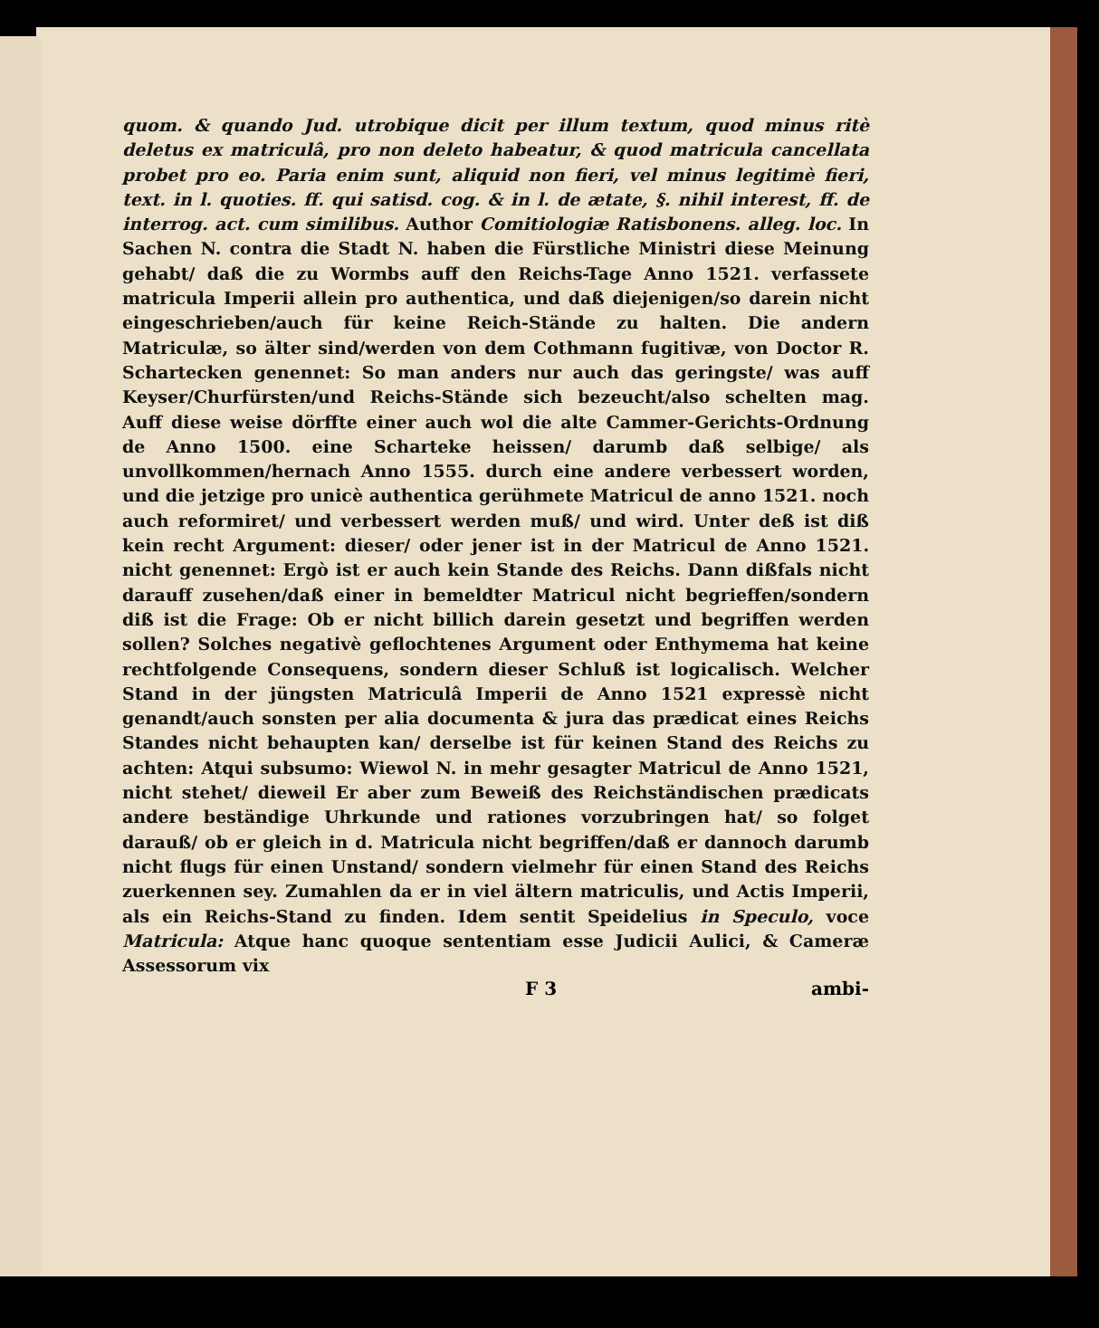quom. & quando Jud. utrobique dicit per illum textum, quod minus ritè deletus ex matriculâ, pro non deleto habeatur, & quod matricula cancellata probet pro eo. Paria enim sunt, aliquid non fieri, vel minus legitimè fieri, text. in l. quoties. ff. qui satisd. cog. & in l. de ætate, §. nihil interest, ff. de interrog. act. cum similibus. Author Comitiologiæ Ratisbonens. alleg. loc. In Sachen N. contra die Stadt N. haben die Fürstliche Ministri diese Meinung gehabt/ daß die zu Wormbs auff den Reichs-Tage Anno 1521. verfassete matricula Imperii allein pro authentica, und daß diejenigen/so darein nicht eingeschrieben/auch für keine Reich-Stände zu halten. Die andern Matriculæ, so älter sind/werden von dem Cothmann fugitivæ, von Doctor R. Schartecken genennet: So man anders nur auch das geringste/ was auff Keyser/Churfürsten/und Reichs-Stände sich bezeucht/also schelten mag. Auff diese weise dörffte einer auch wol die alte Cammer-Gerichts-Ordnung de Anno 1500. eine Scharteke heissen/ darumb daß selbige/ als unvollkommen/hernach Anno 1555. durch eine andere verbessert worden, und die jetzige pro unicè authentica gerühmete Matricul de anno 1521. noch auch reformiret/ und verbessert werden muß/ und wird. Unter deß ist diß kein recht Argument: dieser/ oder jener ist in der Matricul de Anno 1521. nicht genennet: Ergò ist er auch kein Stande des Reichs. Dann dißfals nicht darauff zusehen/daß einer in bemeldter Matricul nicht begrieffen/sondern diß ist die Frage: Ob er nicht billich darein gesetzt und begriffen werden sollen? Solches negativè geflochtenes Argument oder Enthymema hat keine rechtfolgende Consequens, sondern dieser Schluß ist logicalisch. Welcher Stand in der jüngsten Matriculâ Imperii de Anno 1521 expressè nicht genandt/auch sonsten per alia documenta & jura das prædicat eines Reichs Standes nicht behaupten kan/ derselbe ist für keinen Stand des Reichs zu achten: Atqui subsumo: Wiewol N. in mehr gesagter Matricul de Anno 1521, nicht stehet/ dieweil Er aber zum Beweiß des Reichständischen prædicats andere beständige Uhrkunde und rationes vorzubringen hat/ so folget darauß/ ob er gleich in d. Matricula nicht begriffen/daß er dannoch darumb nicht flugs für einen Unstand/ sondern vielmehr für einen Stand des Reichs zuerkennen sey. Zumahlen da er in viel ältern matriculis, und Actis Imperii, als ein Reichs-Stand zu finden. Idem sentit Speidelius in Speculo, voce Matricula: Atque hanc quoque sententiam esse Judicii Aulici, & Cameræ Assessorum vix
F 3 ambi-